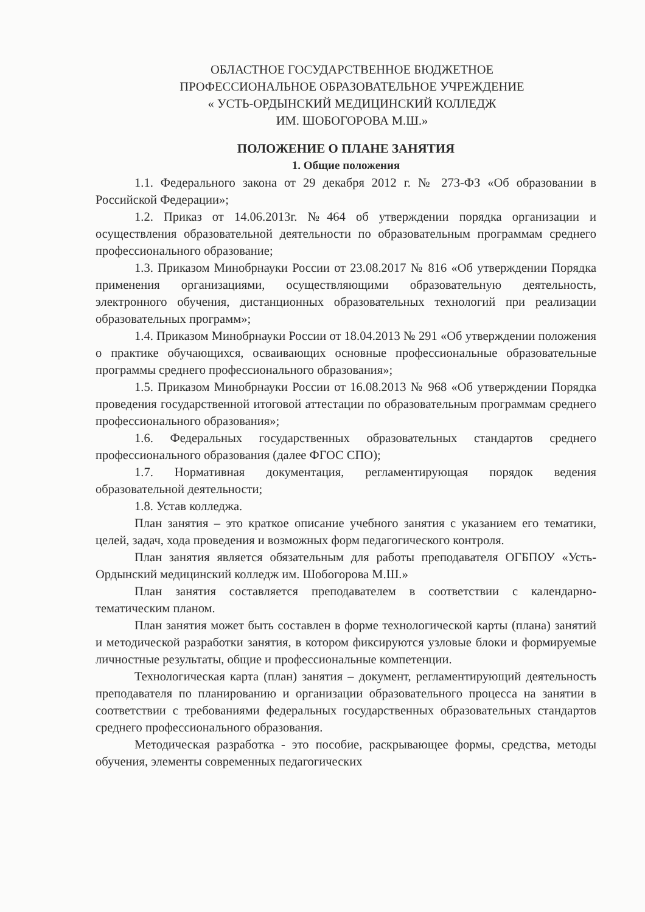ОБЛАСТНОЕ ГОСУДАРСТВЕННОЕ БЮДЖЕТНОЕ
ПРОФЕССИОНАЛЬНОЕ ОБРАЗОВАТЕЛЬНОЕ УЧРЕЖДЕНИЕ
« УСТЬ-ОРДЫНСКИЙ МЕДИЦИНСКИЙ КОЛЛЕДЖ
ИМ. ШОБОГОРОВА М.Ш.»
ПОЛОЖЕНИЕ О ПЛАНЕ ЗАНЯТИЯ
1. Общие положения
1.1. Федерального закона от 29 декабря 2012 г. № 273-ФЗ «Об образовании в Российской Федерации»;
1.2. Приказ от 14.06.2013г. №464 об утверждении порядка организации и осуществления образовательной деятельности по образовательным программам среднего профессионального образование;
1.3. Приказом Минобрнауки России от 23.08.2017 № 816 «Об утверждении Порядка применения организациями, осуществляющими образовательную деятельность, электронного обучения, дистанционных образовательных технологий при реализации образовательных программ»;
1.4. Приказом Минобрнауки России от 18.04.2013 № 291 «Об утверждении положения о практике обучающихся, осваивающих основные профессиональные образовательные программы среднего профессионального образования»;
1.5. Приказом Минобрнауки России от 16.08.2013 № 968 «Об утверждении Порядка проведения государственной итоговой аттестации по образовательным программам среднего профессионального образования»;
1.6. Федеральных государственных образовательных стандартов среднего профессионального образования (далее ФГОС СПО);
1.7. Нормативная документация, регламентирующая порядок ведения образовательной деятельности;
1.8. Устав колледжа.
План занятия – это краткое описание учебного занятия с указанием его тематики, целей, задач, хода проведения и возможных форм педагогического контроля.
План занятия является обязательным для работы преподавателя ОГБПОУ «Усть-Ордынский медицинский колледж им. Шобогорова М.Ш.»
План занятия составляется преподавателем в соответствии с календарно-тематическим планом.
План занятия может быть составлен в форме технологической карты (плана) занятий и методической разработки занятия, в котором фиксируются узловые блоки и формируемые личностные результаты, общие и профессиональные компетенции.
Технологическая карта (план) занятия – документ, регламентирующий деятельность преподавателя по планированию и организации образовательного процесса на занятии в соответствии с требованиями федеральных государственных образовательных стандартов среднего профессионального образования.
Методическая разработка - это пособие, раскрывающее формы, средства, методы обучения, элементы современных педагогических